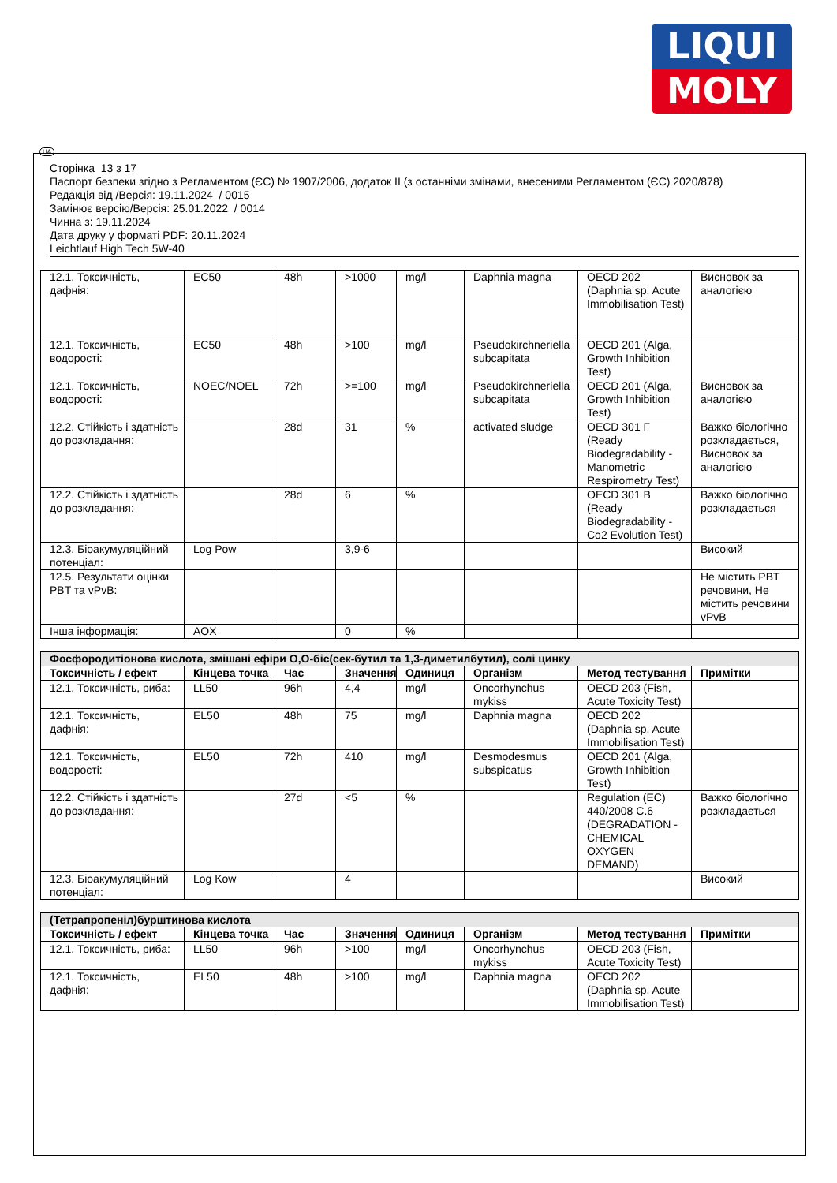LIQUI
MOLY
UA
Сторінка 13 з 17
Паспорт безпеки згідно з Регламентом (ЄС) № 1907/2006, додаток II (з останніми змінами, внесеними Регламентом (ЄС) 2020/878)
Редакція від /Версія: 19.11.2024 / 0015
Замінює версію/Версія: 25.01.2022 / 0014
Чинна з: 19.11.2024
Дата друку у форматі PDF: 20.11.2024
Leichtlauf High Tech 5W-40
| 12.1. Токсичність, дафнія: | EC50 | 48h | >1000 | mg/l | Daphnia magna | OECD 202 (Daphnia sp. Acute Immobilisation Test) | Висновок за аналогією |
| 12.1. Токсичність, водорості: | EC50 | 48h | >100 | mg/l | Pseudokirchneriella subcapitata | OECD 201 (Alga, Growth Inhibition Test) | |
| 12.1. Токсичність, водорості: | NOEC/NOEL | 72h | >=100 | mg/l | Pseudokirchneriella subcapitata | OECD 201 (Alga, Growth Inhibition Test) | Висновок за аналогією |
| 12.2. Стійкість і здатність до розкладання: | | 28d | 31 | % | activated sludge | OECD 301 F (Ready Biodegradability - Manometric Respirometry Test) | Важко біологічно розкладається, Висновок за аналогією |
| 12.2. Стійкість і здатність до розкладання: | | 28d | 6 | % | | OECD 301 B (Ready Biodegradability - Co2 Evolution Test) | Важко біологічно розкладається |
| 12.3. Біоакумуляційний потенціал: | Log Pow | | 3,9-6 | | | | Високий |
| 12.5. Результати оцінки PBT та vPvB: | | | | | | | Не містить PBT речовини, Не містить речовини vPvB |
| Інша інформація: | AOX | | 0 | % | | | |
| Фосфородитіонова кислота, змішані ефіри O,O-біс(сек-бутил та 1,3-диметилбутил), солі цинку | | | | | | | |
| Токсичність / ефект | Кінцева точка | Час | Значення | Одиниця | Організм | Метод тестування | Примітки |
| 12.1. Токсичність, риба: | LL50 | 96h | 4,4 | mg/l | Oncorhynchus mykiss | OECD 203 (Fish, Acute Toxicity Test) | |
| 12.1. Токсичність, дафнія: | EL50 | 48h | 75 | mg/l | Daphnia magna | OECD 202 (Daphnia sp. Acute Immobilisation Test) | |
| 12.1. Токсичність, водорості: | EL50 | 72h | 410 | mg/l | Desmodesmus subspicatus | OECD 201 (Alga, Growth Inhibition Test) | |
| 12.2. Стійкість і здатність до розкладання: | | 27d | <5 | % | | Regulation (EC) 440/2008 C.6 (DEGRADATION - CHEMICAL OXYGEN DEMAND) | Важко біологічно розкладається |
| 12.3. Біоакумуляційний потенціал: | Log Kow | | 4 | | | | Високий |
| (Тетрапропеніл)бурштинова кислота | | | | | | | |
| Токсичність / ефект | Кінцева точка | Час | Значення | Одиниця | Організм | Метод тестування | Примітки |
| 12.1. Токсичність, риба: | LL50 | 96h | >100 | mg/l | Oncorhynchus mykiss | OECD 203 (Fish, Acute Toxicity Test) | |
| 12.1. Токсичність, дафнія: | EL50 | 48h | >100 | mg/l | Daphnia magna | OECD 202 (Daphnia sp. Acute Immobilisation Test) | |